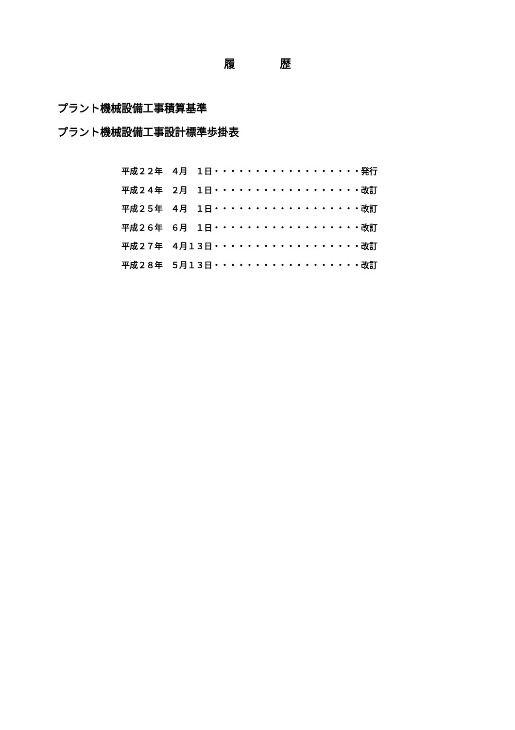履　　　　歴
プラント機械設備工事積算基準
プラント機械設備工事設計標準歩掛表
平成２２年　４月　１日・・・・・・・・・・・・・・・・・・発行
平成２４年　２月　１日・・・・・・・・・・・・・・・・・・改訂
平成２５年　４月　１日・・・・・・・・・・・・・・・・・・改訂
平成２６年　６月　１日・・・・・・・・・・・・・・・・・・改訂
平成２７年　４月１３日・・・・・・・・・・・・・・・・・・改訂
平成２８年　５月１３日・・・・・・・・・・・・・・・・・・改訂